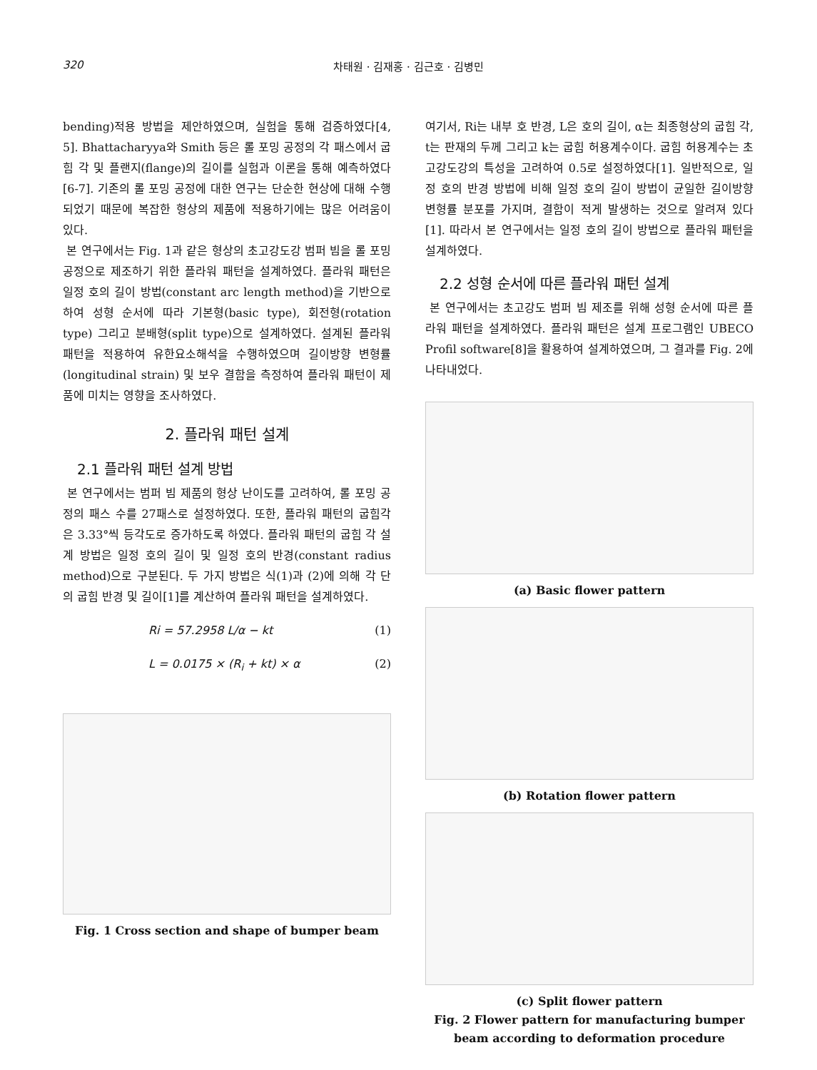320 차태원 · 김재홍 · 김근호 · 김병민
bending)적용 방법을 제안하였으며, 실험을 통해 검증하였다[4, 5]. Bhattacharyya와 Smith 등은 롤 포밍 공정의 각 패스에서 굽힘 각 및 플랜지(flange)의 길이를 실험과 이론을 통해 예측하였다[6-7]. 기존의 롤 포밍 공정에 대한 연구는 단순한 현상에 대해 수행되었기 때문에 복잡한 형상의 제품에 적용하기에는 많은 어려움이 있다.
본 연구에서는 Fig. 1과 같은 형상의 초고강도강 범퍼 빔을 롤 포밍 공정으로 제조하기 위한 플라워 패턴을 설계하였다. 플라워 패턴은 일정 호의 길이 방법(constant arc length method)을 기반으로 하여 성형 순서에 따라 기본형(basic type), 회전형(rotation type) 그리고 분배형(split type)으로 설계하였다. 설계된 플라워 패턴을 적용하여 유한요소해석을 수행하였으며 길이방향 변형률(longitudinal strain) 및 보우 결함을 측정하여 플라워 패턴이 제품에 미치는 영향을 조사하였다.
2. 플라워 패턴 설계
2.1 플라워 패턴 설계 방법
본 연구에서는 범퍼 빔 제품의 형상 난이도를 고려하여, 롤 포밍 공정의 패스 수를 27패스로 설정하였다. 또한, 플라워 패턴의 굽힘각은 3.33°씩 등각도로 증가하도록 하였다. 플라워 패턴의 굽힘 각 설계 방법은 일정 호의 길이 및 일정 호의 반경(constant radius method)으로 구분된다. 두 가지 방법은 식(1)과 (2)에 의해 각 단의 굽힘 반경 및 길이[1]를 계산하여 플라워 패턴을 설계하였다.
Ri = 57.2958 L/α − kt (1)
L = 0.0175 × (R<sub>i</sub> + kt) × α (2)
Fig. 1 Cross section and shape of bumper beam
여기서, Ri는 내부 호 반경, L은 호의 길이, α는 최종형상의 굽힘 각, t는 판재의 두께 그리고 k는 굽힘 허용계수이다. 굽힘 허용계수는 초고강도강의 특성을 고려하여 0.5로 설정하였다[1]. 일반적으로, 일정 호의 반경 방법에 비해 일정 호의 길이 방법이 균일한 길이방향 변형률 분포를 가지며, 결함이 적게 발생하는 것으로 알려져 있다[1]. 따라서 본 연구에서는 일정 호의 길이 방법으로 플라워 패턴을 설계하였다.
2.2 성형 순서에 따른 플라워 패턴 설계
본 연구에서는 초고강도 범퍼 빔 제조를 위해 성형 순서에 따른 플라워 패턴을 설계하였다. 플라워 패턴은 설계 프로그램인 UBECO Profil software[8]을 활용하여 설계하였으며, 그 결과를 Fig. 2에 나타내었다.
(a) Basic flower pattern
(b) Rotation flower pattern
(c) Split flower pattern
Fig. 2 Flower pattern for manufacturing bumper beam according to deformation procedure